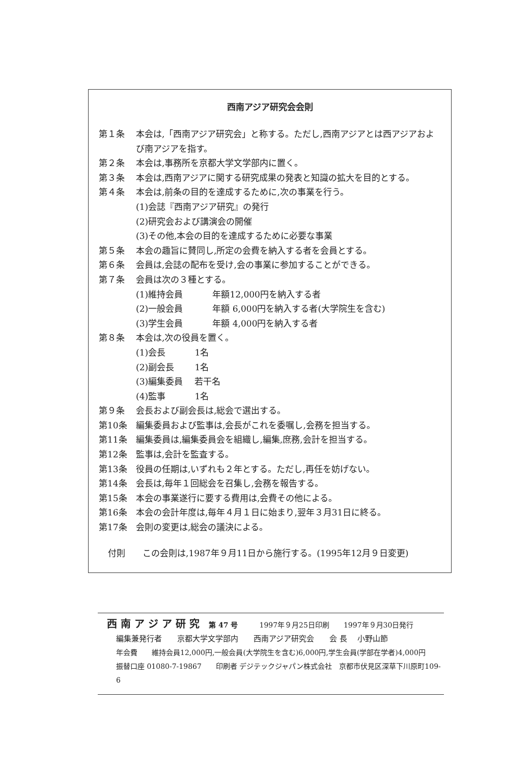西南アジア研究会会則
第１条 本会は,「西南アジア研究会」と称する。ただし,西南アジアとは西アジアおよび南アジアを指す。
第２条 本会は,事務所を京都大学文学部内に置く。
第３条 本会は,西南アジアに関する研究成果の発表と知識の拡大を目的とする。
第４条 本会は,前条の目的を達成するために,次の事業を行う。
(1)会誌『西南アジア研究』の発行
(2)研究会および講演会の開催
(3)その他,本会の目的を達成するために必要な事業
第５条 本会の趣旨に賛同し,所定の会費を納入する者を会員とする。
第６条 会員は,会誌の配布を受け,会の事業に参加することができる。
第７条 会員は次の３種とする。
(1)維持会員 年額12,000円を納入する者
(2)一般会員 年額 6,000円を納入する者(大学院生を含む)
(3)学生会員 年額 4,000円を納入する者
第８条 本会は,次の役員を置く。
(1)会長 1名
(2)副会長 1名
(3)編集委員 若干名
(4)監事 1名
第９条 会長および副会長は,総会で選出する。
第10条 編集委員および監事は,会長がこれを委嘱し,会務を担当する。
第11条 編集委員は,編集委員会を組織し,編集,庶務,会計を担当する。
第12条 監事は,会計を監査する。
第13条 役員の任期は,いずれも２年とする。ただし,再任を妨げない。
第14条 会長は,毎年１回総会を召集し,会務を報告する。
第15条 本会の事業遂行に要する費用は,会費その他による。
第16条 本会の会計年度は,毎年４月１日に始まり,翌年３月31日に終る。
第17条 会則の変更は,総会の議決による。
付則　　この会則は,1987年９月11日から施行する。(1995年12月９日変更)
西 南 ア ジ ア 研 究　 第 47 号　　　1997年９月25日印刷　　1997年９月30日発行
編集兼発行者　　京都大学文学部内　　西南アジア研究会　　会 長　 小野山節
年会費　　維持会員12,000円,一般会員(大学院生を含む)6,000円,学生会員(学部在学者)4,000円
振替口座 01080-7-19867　　印刷者 デジテックジャパン株式会社　京都市伏見区深草下川原町109-6